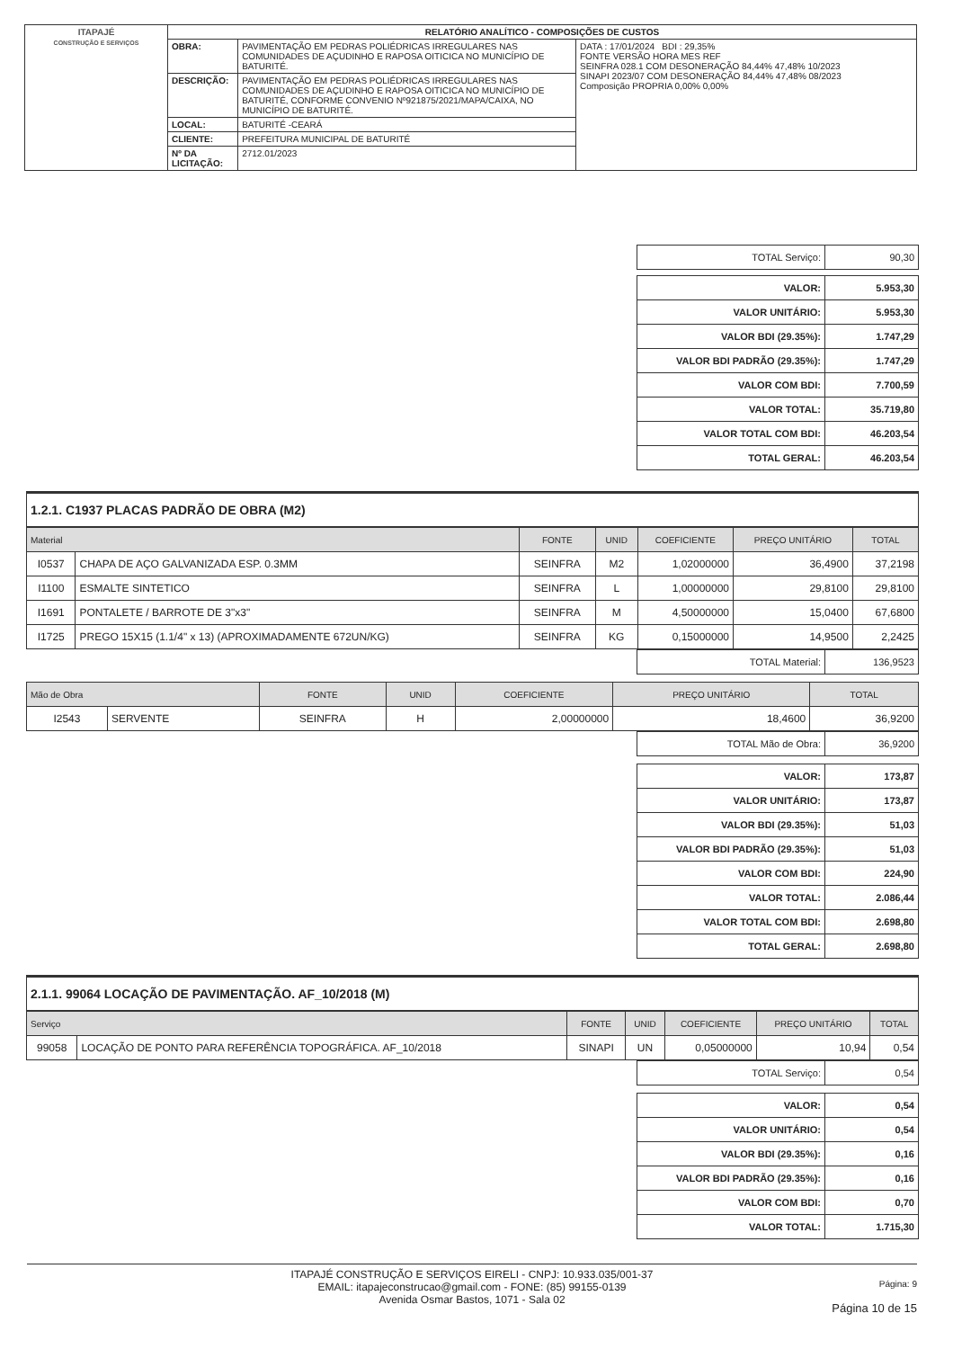| ITAPAJÉ CONSTRUÇÃO E SERVIÇOS | RELATÓRIO ANALÍTICO - COMPOSIÇÕES DE CUSTOS | | |
| | OBRA: | PAVIMENTAÇÃO EM PEDRAS POLIÉDRICAS IRREGULARES NAS COMUNIDADES DE AÇUDINHO E RAPOSA OITICICA NO MUNICÍPIO DE BATURITÉ. | DATA : 17/01/2024 BDI : 29,35% FONTE VERSÃO HORA MES REF SEINFRA 028.1 COM DESONERAÇÃO 84,44% 47,48% 10/2023 SINAPI 2023/07 COM DESONERAÇÃO 84,44% 47,48% 08/2023 Composição PROPRIA 0,00% 0,00% |
| | DESCRIÇÃO: | PAVIMENTAÇÃO EM PEDRAS POLIÉDRICAS IRREGULARES NAS COMUNIDADES DE AÇUDINHO E RAPOSA OITICICA NO MUNICÍPIO DE BATURITÉ, CONFORME CONVENIO Nº921875/2021/MAPA/CAIXA, NO MUNICÍPIO DE BATURITÉ. | |
| | LOCAL: | BATURITÉ -CEARÁ | |
| | CLIENTE: | PREFEITURA MUNICIPAL DE BATURITÉ | |
| | Nº DA LICITAÇÃO: | 2712.01/2023 | |
| TOTAL Serviço: | 90,30 |
| VALOR: | 5.953,30 |
| VALOR UNITÁRIO: | 5.953,30 |
| VALOR BDI (29.35%): | 1.747,29 |
| VALOR BDI PADRÃO (29.35%): | 1.747,29 |
| VALOR COM BDI: | 7.700,59 |
| VALOR TOTAL: | 35.719,80 |
| VALOR TOTAL COM BDI: | 46.203,54 |
| TOTAL GERAL: | 46.203,54 |
1.2.1. C1937 PLACAS PADRÃO DE OBRA (M2)
| Material | | FONTE | UNID | COEFICIENTE | PREÇO UNITÁRIO | TOTAL |
| --- | --- | --- | --- | --- | --- | --- |
| I0537 | CHAPA DE AÇO GALVANIZADA ESP. 0.3MM | SEINFRA | M2 | 1,02000000 | 36,4900 | 37,2198 |
| I1100 | ESMALTE SINTETICO | SEINFRA | L | 1,00000000 | 29,8100 | 29,8100 |
| I1691 | PONTALETE / BARROTE DE 3"x3" | SEINFRA | M | 4,50000000 | 15,0400 | 67,6800 |
| I1725 | PREGO 15X15 (1.1/4" x 13) (APROXIMADAMENTE 672UN/KG) | SEINFRA | KG | 0,15000000 | 14,9500 | 2,2425 |
| TOTAL Material: | 136,9523 |
| Mão de Obra | | FONTE | UNID | COEFICIENTE | PREÇO UNITÁRIO | TOTAL |
| --- | --- | --- | --- | --- | --- | --- |
| I2543 | SERVENTE | SEINFRA | H | 2,00000000 | 18,4600 | 36,9200 |
| TOTAL Mão de Obra: | 36,9200 |
| VALOR: | 173,87 |
| VALOR UNITÁRIO: | 173,87 |
| VALOR BDI (29.35%): | 51,03 |
| VALOR BDI PADRÃO (29.35%): | 51,03 |
| VALOR COM BDI: | 224,90 |
| VALOR TOTAL: | 2.086,44 |
| VALOR TOTAL COM BDI: | 2.698,80 |
| TOTAL GERAL: | 2.698,80 |
2.1.1. 99064 LOCAÇÃO DE PAVIMENTAÇÃO. AF_10/2018 (M)
| Serviço | | FONTE | UNID | COEFICIENTE | PREÇO UNITÁRIO | TOTAL |
| --- | --- | --- | --- | --- | --- | --- |
| 99058 | LOCAÇÃO DE PONTO PARA REFERÊNCIA TOPOGRÁFICA. AF_10/2018 | SINAPI | UN | 0,05000000 | 10,94 | 0,54 |
| TOTAL Serviço: | 0,54 |
| VALOR: | 0,54 |
| VALOR UNITÁRIO: | 0,54 |
| VALOR BDI (29.35%): | 0,16 |
| VALOR BDI PADRÃO (29.35%): | 0,16 |
| VALOR COM BDI: | 0,70 |
| VALOR TOTAL: | 1.715,30 |
ITAPAJÉ CONSTRUÇÃO E SERVIÇOS EIRELI - CNPJ: 10.933.035/001-37
EMAIL: itapajeconstrucao@gmail.com - FONE: (85) 99155-0139
Avenida Osmar Bastos, 1071 - Sala 02
Página: 9
Página 10 de 15